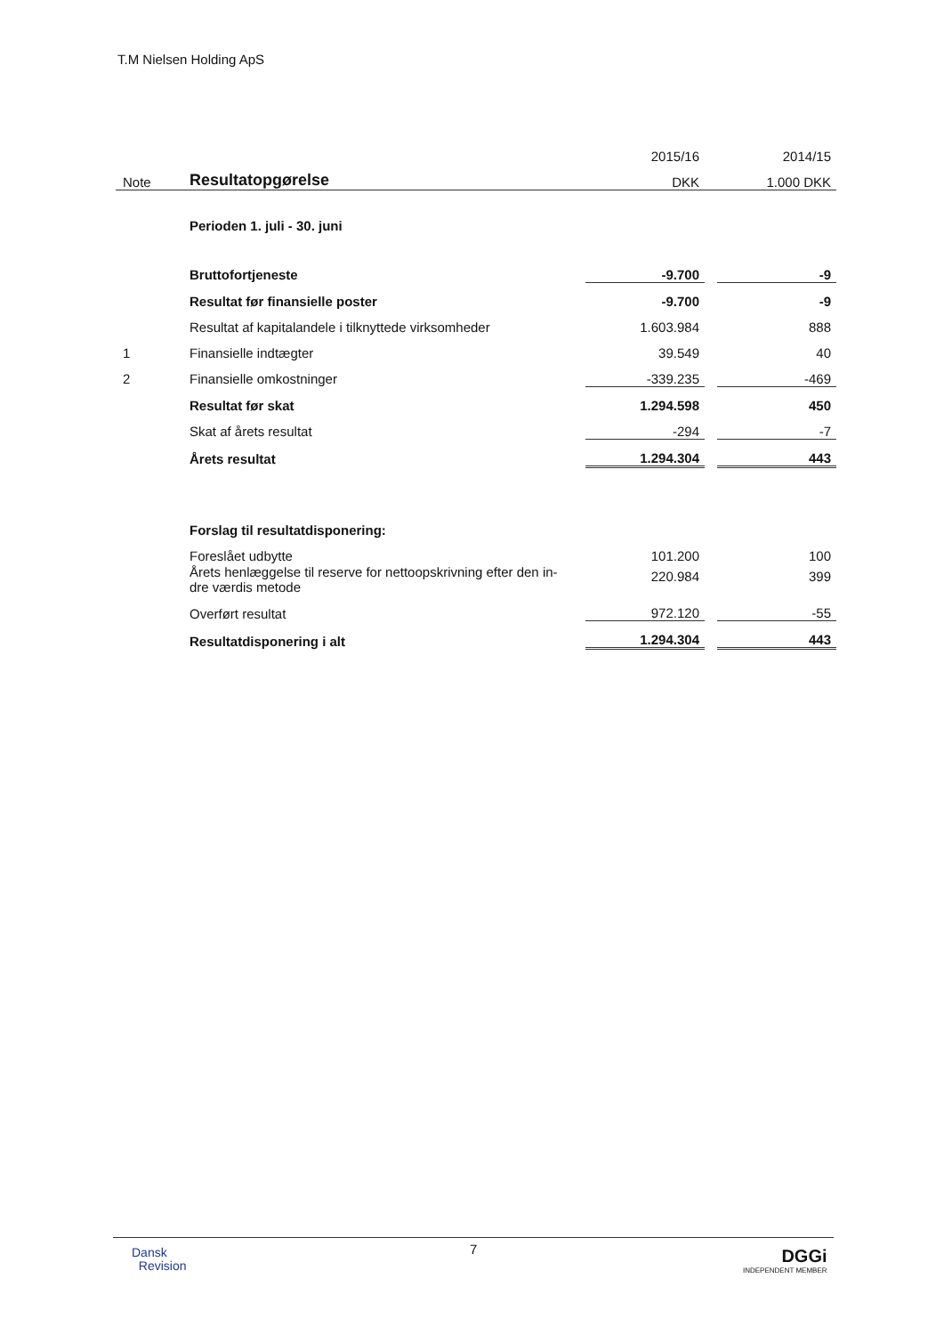T.M Nielsen Holding ApS
| | | 2015/16 | | 2014/15 |
| Note | Resultatopgørelse | DKK | | 1.000 DKK |
| | Perioden 1. juli - 30. juni | | | |
| | Bruttofortjeneste | -9.700 | | -9 |
| | Resultat før finansielle poster | -9.700 | | -9 |
| | Resultat af kapitalandele i tilknyttede virksomheder | 1.603.984 | | 888 |
| 1 | Finansielle indtægter | 39.549 | | 40 |
| 2 | Finansielle omkostninger | -339.235 | | -469 |
| | Resultat før skat | 1.294.598 | | 450 |
| | Skat af årets resultat | -294 | | -7 |
| | Årets resultat | 1.294.304 | | 443 |
| | Forslag til resultatdisponering: | | | |
| | Foreslået udbytte | 101.200 | | 100 |
| | Årets henlæggelse til reserve for nettoopskrivning efter den in- dre værdis metode | 220.984 | | 399 |
| | Overført resultat | 972.120 | | -55 |
| | Resultatdisponering i alt | 1.294.304 | | 443 |
7
Dansk
Revision
DGGi
INDEPENDENT MEMBER